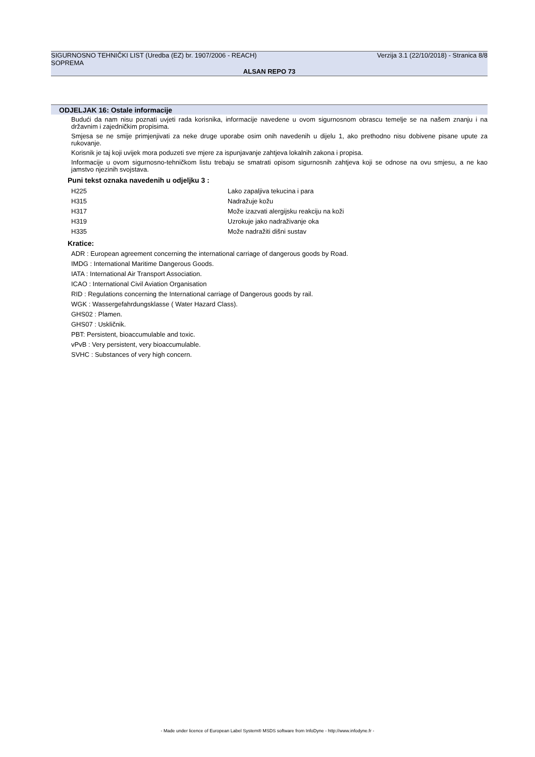SIGURNOSNO TEHNIČKI LIST (Uredba (EZ) br. 1907/2006 - REACH) Verzija 3.1 (22/10/2018) - Stranica 8/8
SOPREMA
ALSAN REPO 73
ODJELJAK 16: Ostale informacije
Budući da nam nisu poznati uvjeti rada korisnika, informacije navedene u ovom sigurnosnom obrascu temelje se na našem znanju i na državnim i zajedničkim propisima.
Smjesa se ne smije primjenjivati za neke druge uporabe osim onih navedenih u dijelu 1, ako prethodno nisu dobivene pisane upute za rukovanje.
Korisnik je taj koji uvijek mora poduzeti sve mjere za ispunjavanje zahtjeva lokalnih zakona i propisa.
Informacije u ovom sigurnosno-tehničkom listu trebaju se smatrati opisom sigurnosnih zahtjeva koji se odnose na ovu smjesu, a ne kao jamstvo njezinih svojstava.
Puni tekst oznaka navedenih u odjeljku 3 :
| H225 | Lako zapaljiva tekucina i para |
| H315 | Nadražuje kožu |
| H317 | Može izazvati alergijsku reakciju na koži |
| H319 | Uzrokuje jako nadraživanje oka |
| H335 | Može nadražiti dišni sustav |
Kratice:
ADR : European agreement concerning the international carriage of dangerous goods by Road.
IMDG : International Maritime Dangerous Goods.
IATA : International Air Transport Association.
ICAO : International Civil Aviation Organisation
RID : Regulations concerning the International carriage of Dangerous goods by rail.
WGK : Wassergefahrdungsklasse ( Water Hazard Class).
GHS02 : Plamen.
GHS07 : Uskličnik.
PBT: Persistent, bioaccumulable and toxic.
vPvB : Very persistent, very bioaccumulable.
SVHC : Substances of very high concern.
- Made under licence of European Label System® MSDS software from InfoDyne - http://www.infodyne.fr -